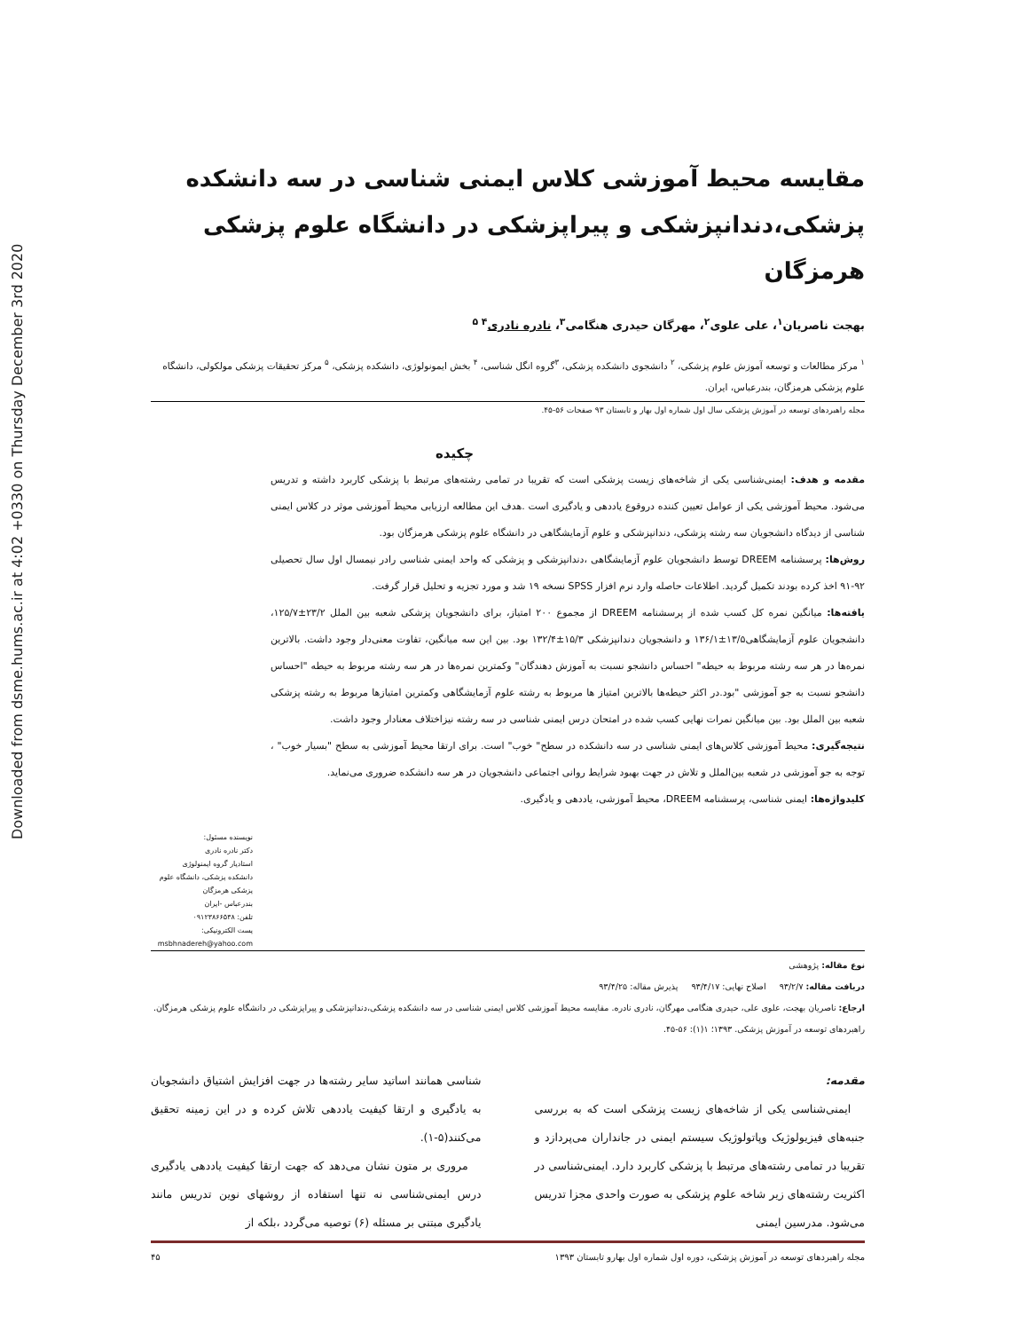Downloaded from dsme.hums.ac.ir at 4:02 +0330 on Thursday December 3rd 2020
مقایسه محیط آموزشی کلاس ایمنی شناسی در سه دانشکده پزشکی،دندانپزشکی و پیراپزشکی در دانشگاه علوم پزشکی هرمزگان
بهجت ناصریان<sup>۱</sup>، علی علوی<sup>۲</sup>، مهرگان حیدری هنگامی<sup>۳</sup>، نادره نادری<sup>۴ ۵</sup>
<sup>۱</sup> مرکز مطالعات و توسعه آموزش علوم پزشکی، <sup>۲</sup> دانشجوی دانشکده پزشکی، <sup>۳</sup>گروه انگل شناسی، <sup>۴</sup> بخش ایمونولوژی، دانشکده پزشکی، <sup>۵</sup> مرکز تحقیقات پزشکی مولکولی، دانشگاه علوم پزشکی هرمزگان، بندرعباس، ایران.
مجله راهبردهای توسعه در آموزش پزشکی سال اول شماره اول بهار و تابستان ۹۳ صفحات ۵۶-۴۵.
چکیده
مقدمه و هدف: ایمنی‌شناسی یکی از شاخه‌های زیست پزشکی است که تقریبا در تمامی رشته‌های مرتبط با پزشکی کاربرد داشته و تدریس می‌شود. محیط آموزشی یکی از عوامل تعیین کننده دروقوع یاددهی و یادگیری است .هدف این مطالعه ارزیابی محیط آموزشی موثر در کلاس ایمنی شناسی از دیدگاه دانشجویان سه رشته پزشکی، دندانپزشکی و علوم آزمایشگاهی در دانشگاه علوم پزشکی هرمزگان بود.
روش‌ها: پرسشنامه DREEM توسط دانشجویان علوم آزمایشگاهی ،دندانپزشکی و پزشکی که واحد ایمنی شناسی رادر نیمسال اول سال تحصیلی ۹۲-۹۱ اخذ کرده بودند تکمیل گردید. اطلاعات حاصله وارد نرم افزار SPSS نسخه ۱۹ شد و مورد تجزیه و تحلیل قرار گرفت.
یافته‌ها: میانگین نمره کل کسب شده از پرسشنامه DREEM از مجموع ۲۰۰ امتیاز، برای دانشجویان پزشکی شعبه بین الملل ۲۳/۲±۱۲۵/۷، دانشجویان علوم آزمایشگاهی۱۳/۵±۱۳۶/۱ و دانشجویان دندانپزشکی ۱۵/۳±۱۳۲/۴ بود. بین این سه میانگین، تفاوت معنی‌دار وجود داشت. بالاترین نمره‌ها در هر سه رشته مربوط به حیطه" احساس دانشجو نسبت به آموزش دهندگان" وکمترین نمره‌ها در هر سه رشته مربوط به حیطه "احساس دانشجو نسبت به جو آموزشی "بود.در اکثر حیطه‌ها بالاترین امتیاز ها مربوط به رشته علوم آزمایشگاهی وکمترین امتیازها مربوط به رشته پزشکی شعبه بین الملل بود. بین میانگین نمرات نهایی کسب شده در امتحان درس ایمنی شناسی در سه رشته نیزاختلاف معنادار وجود داشت.
نتیجه‌گیری: محیط آموزشی کلاس‌های ایمنی شناسی در سه دانشکده در سطح" خوب" است. برای ارتقا محیط آموزشی به سطح "بسیار خوب" ، توجه به جو آموزشی در شعبه بین‌الملل و تلاش در جهت بهبود شرایط روانی اجتماعی دانشجویان در هر سه دانشکده ضروری می‌نماید.
کلیدواژه‌ها: ایمنی شناسی، پرسشنامه DREEM، محیط آموزشی، یاددهی و یادگیری.
نویسنده مسئول:
دکتر نادره نادری
استادیار گروه ایمنولوژی دانشکده پزشکی، دانشگاه علوم پزشکی هرمزگان
بندرعباس -ایران
تلفن: ۰۹۱۲۳۸۶۶۵۳۸
پست الکترونیکی:
msbhnadereh@yahoo.com
نوع مقاله: پژوهشی
دریافت مقاله: ۹۳/۲/۷ اصلاح نهایی: ۹۳/۴/۱۷ پذیرش مقاله: ۹۳/۴/۲۵
ارجاع: ناصریان بهجت، علوی علی، حیدری هنگامی مهرگان، نادری نادره. مقایسه محیط آموزشی کلاس ایمنی شناسی در سه دانشکده پزشکی،دندانپزشکی و پیراپزشکی در دانشگاه علوم پزشکی هرمزگان. راهبردهای توسعه در آموزش پزشکی. ۱۳۹۳؛ ۱(۱): ۵۶-۴۵.
مقدمه:
ایمنی‌شناسی یکی از شاخه‌های زیست پزشکی است که به بررسی جنبه‌های فیزیولوژیک وپاتولوژیک سیستم ایمنی در جانداران می‌پردازد و تقریبا در تمامی رشته‌های مرتبط با پزشکی کاربرد دارد. ایمنی‌شناسی در اکثریت رشته‌های زیر شاخه علوم پزشکی به صورت واحدی مجزا تدریس می‌شود. مدرسین ایمنی
شناسی همانند اساتید سایر رشته‌ها در جهت افزایش اشتیاق دانشجویان به یادگیری و ارتقا کیفیت یاددهی تلاش کرده و در این زمینه تحقیق می‌کنند(۵-۱).
مروری بر متون نشان می‌دهد که جهت ارتقا کیفیت یاددهی یادگیری درس ایمنی‌شناسی نه تنها استفاده از روشهای نوین تدریس مانند یادگیری مبتنی بر مسئله (۶) توصیه می‌گردد ،بلکه از
مجله راهبردهای توسعه در آموزش پزشکی، دوره اول شماره اول بهارو تابستان ۱۳۹۳ ۴۵